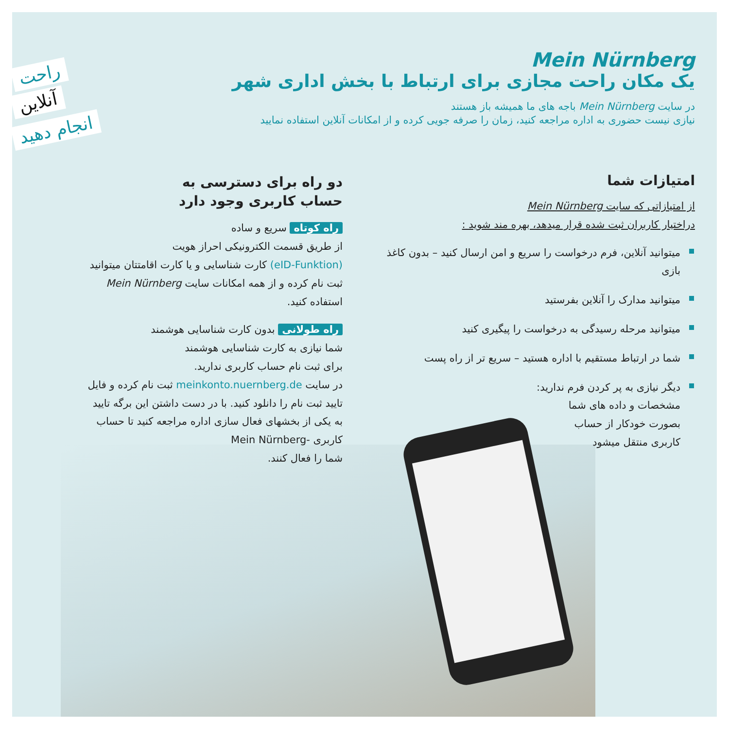راحت
آنلاین
انجام دهید
Mein Nürnberg
یک مکان راحت مجازی برای ارتباط با بخش اداری شهر
در سایت Mein Nürnberg باجه های ما همیشه باز هستند
نیازی نیست حضوری به اداره مراجعه کنید، زمان را صرفه جویی کرده و از امکانات آنلاین استفاده نمایید
امتیازات شما
از امتیازاتی که سایت Mein Nürnberg
دراختیار کاربران ثبت شده قرار میدهد، بهره مند شوید :
میتوانید آنلاین، فرم درخواست را سریع و امن ارسال کنید – بدون کاغذ بازی
میتوانید مدارک را آنلاین بفرستید
میتوانید مرحله رسیدگی به درخواست را پیگیری کنید
شما در ارتباط مستقیم با اداره هستید – سریع تر از راه پست
دیگر نیازی به پر کردن فرم ندارید:
مشخصات و داده های شما
بصورت خودکار از حساب
کاربری منتقل میشود
دو راه برای دسترسی به
حساب کاربری وجود دارد
راه کوتاه سریع و ساده
از طریق قسمت الکترونیکی احراز هویت
(eID-Funktion) کارت شناسایی و یا کارت اقامتتان میتوانید
ثبت نام کرده و از همه امکانات سایت Mein Nürnberg
استفاده کنید.
راه طولانی بدون کارت شناسایی هوشمند
شما نیازی به کارت شناسایی هوشمند
برای ثبت نام حساب کاربری ندارید.
در سایت meinkonto.nuernberg.de ثبت نام کرده و فایل
تایید ثبت نام را دانلود کنید. با در دست داشتن این برگه تایید
به یکی از بخشهای فعال سازی اداره مراجعه کنید تا حساب
کاربری -Mein Nürnberg
شما را فعال کنند.